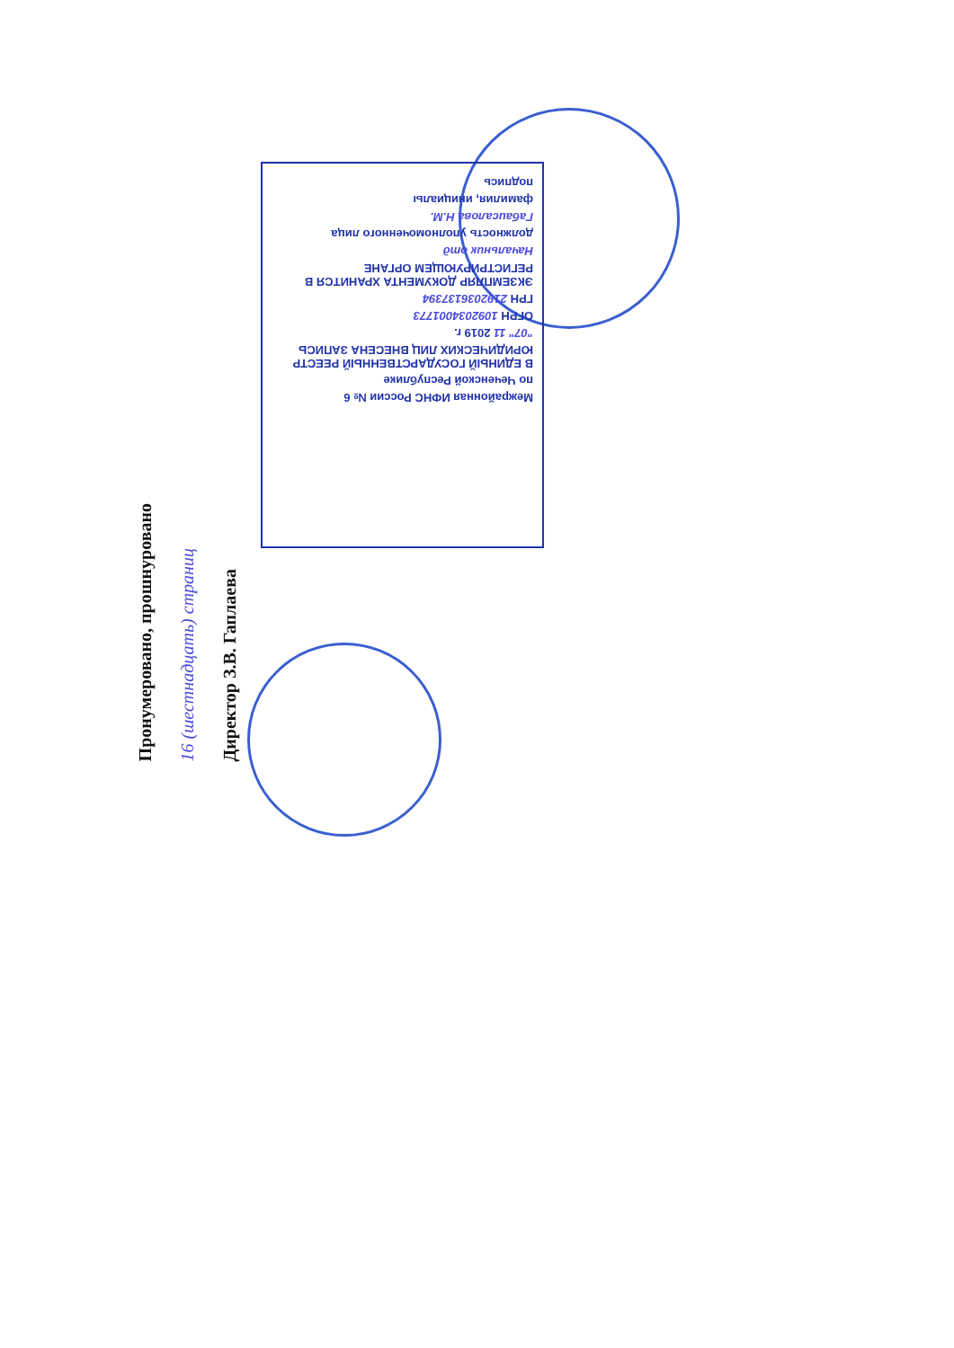Межрайонная ИФНС России № 6
по Чеченской Республике
В ЕДИНЫЙ ГОСУДАРСТВЕННЫЙ РЕЕСТР ЮРИДИЧЕСКИХ ЛИЦ ВНЕСЕНА ЗАПИСЬ
"07" 11 2019 г.
ОГРН 1092034001773
ГРН 2192036137394
ЭКЗЕМПЛЯР ДОКУМЕНТА ХРАНИТСЯ В РЕГИСТРИРУЮЩЕМ ОРГАНЕ
Начальник отд
должность уполномоченного лица
Габаисалова Н.М.
фамилия, инициалы
подпись
Пронумеровано, прошнуровано
16 (шестнадцать) страниц
Директор З.В. Гаплаева